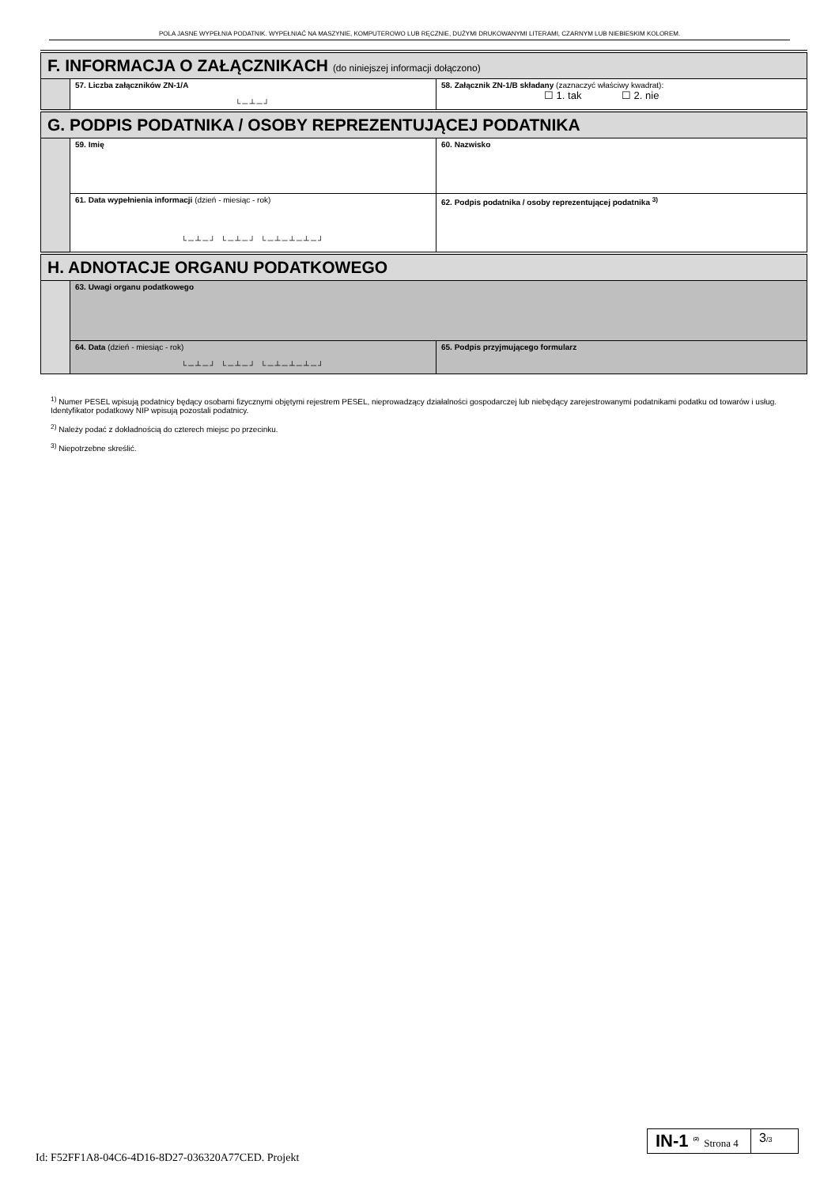POLA JASNE WYPEŁNIA PODATNIK. WYPEŁNIAĆ NA MASZYNIE, KOMPUTEROWO LUB RĘCZNIE, DUŻYMI DRUKOWANYMI LITERAMI, CZARNYM LUB NIEBIESKIM KOLOREM.
| F. INFORMACJA O ZAŁĄCZNIKACH (do niniejszej informacji dołączono) | | |
| | 57. Liczba załączników ZN-1/A └─┴─┘ | 58. Załącznik ZN-1/B składany (zaznaczyć właściwy kwadrat): ☐ 1. tak ☐ 2. nie |
| G. PODPIS PODATNIKA / OSOBY REPREZENTUJĄCEJ PODATNIKA | | |
| | 59. Imię | 60. Nazwisko |
| | 61. Data wypełnienia informacji (dzień - miesiąc - rok) └─┴─┘ └─┴─┘ └─┴─┴─┴─┘ | 62. Podpis podatnika / osoby reprezentującej podatnika <sup>3)</sup> |
| H. ADNOTACJE ORGANU PODATKOWEGO | | |
| | 63. Uwagi organu podatkowego | |
| | 64. Data (dzień - miesiąc - rok) └─┴─┘ └─┴─┘ └─┴─┴─┴─┘ | 65. Podpis przyjmującego formularz |
<sup>1)</sup> Numer PESEL wpisują podatnicy będący osobami fizycznymi objętymi rejestrem PESEL, nieprowadzący działalności gospodarczej lub niebędący zarejestrowanymi podatnikami podatku od towarów i usług. Identyfikator podatkowy NIP wpisują pozostali podatnicy.
<sup>2)</sup> Należy podać z dokładnością do czterech miejsc po przecinku.
<sup>3)</sup> Niepotrzebne skreślić.
Id: F52FF1A8-04C6-4D16-8D27-036320A77CED. Projekt
IN-1 <sup>(2)</sup> Strona 4
3/3